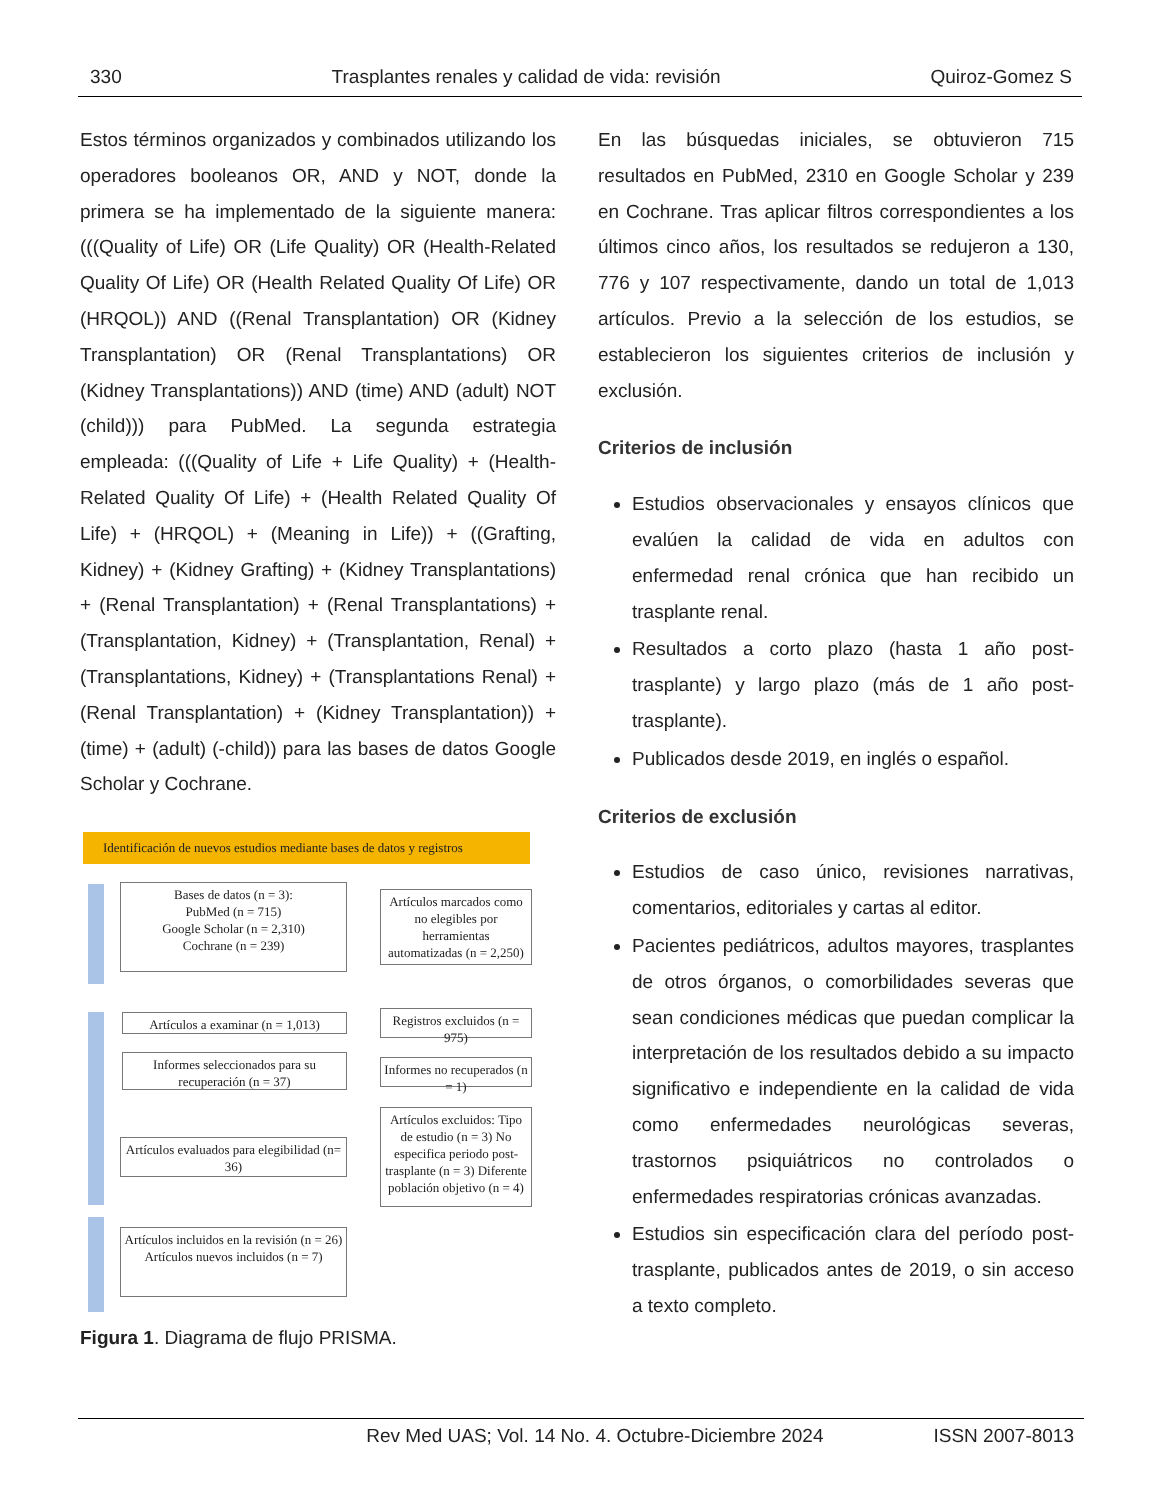330 Trasplantes renales y calidad de vida: revisión Quiroz-Gomez S
Estos términos organizados y combinados utilizando los operadores booleanos OR, AND y NOT, donde la primera se ha implementado de la siguiente manera: (((Quality of Life) OR (Life Quality) OR (Health-Related Quality Of Life) OR (Health Related Quality Of Life) OR (HRQOL)) AND ((Renal Transplantation) OR (Kidney Transplantation) OR (Renal Transplantations) OR (Kidney Transplantations)) AND (time) AND (adult) NOT (child))) para PubMed. La segunda estrategia empleada: (((Quality of Life + Life Quality) + (Health-Related Quality Of Life) + (Health Related Quality Of Life) + (HRQOL) + (Meaning in Life)) + ((Grafting, Kidney) + (Kidney Grafting) + (Kidney Transplantations) + (Renal Transplantation) + (Renal Transplantations) + (Transplantation, Kidney) + (Transplantation, Renal) + (Transplantations, Kidney) + (Transplantations Renal) + (Renal Transplantation) + (Kidney Transplantation)) + (time) + (adult) (-child)) para las bases de datos Google Scholar y Cochrane.
Identificación de nuevos estudios mediante bases de datos y registros
Bases de datos (n = 3):
PubMed (n = 715)
Google Scholar (n = 2,310)
Cochrane (n = 239)
Artículos marcados como no elegibles por herramientas automatizadas (n = 2,250)
Artículos a examinar (n = 1,013)
Registros excluidos (n = 975)
Informes seleccionados para su recuperación (n = 37)
Informes no recuperados (n = 1)
Artículos evaluados para elegibilidad (n= 36)
Artículos excluidos: Tipo de estudio (n = 3) No especifica periodo post-trasplante (n = 3) Diferente población objetivo (n = 4)
Artículos incluidos en la revisión (n = 26)
Artículos nuevos incluidos (n = 7)
Figura 1. Diagrama de flujo PRISMA.
En las búsquedas iniciales, se obtuvieron 715 resultados en PubMed, 2310 en Google Scholar y 239 en Cochrane. Tras aplicar filtros correspondientes a los últimos cinco años, los resultados se redujeron a 130, 776 y 107 respectivamente, dando un total de 1,013 artículos. Previo a la selección de los estudios, se establecieron los siguientes criterios de inclusión y exclusión.
Criterios de inclusión
Estudios observacionales y ensayos clínicos que evalúen la calidad de vida en adultos con enfermedad renal crónica que han recibido un trasplante renal.
Resultados a corto plazo (hasta 1 año post-trasplante) y largo plazo (más de 1 año post-trasplante).
Publicados desde 2019, en inglés o español.
Criterios de exclusión
Estudios de caso único, revisiones narrativas, comentarios, editoriales y cartas al editor.
Pacientes pediátricos, adultos mayores, trasplantes de otros órganos, o comorbilidades severas que sean condiciones médicas que puedan complicar la interpretación de los resultados debido a su impacto significativo e independiente en la calidad de vida como enfermedades neurológicas severas, trastornos psiquiátricos no controlados o enfermedades respiratorias crónicas avanzadas.
Estudios sin especificación clara del período post-trasplante, publicados antes de 2019, o sin acceso a texto completo.
Rev Med UAS; Vol. 14 No. 4. Octubre-Diciembre 2024 ISSN 2007-8013